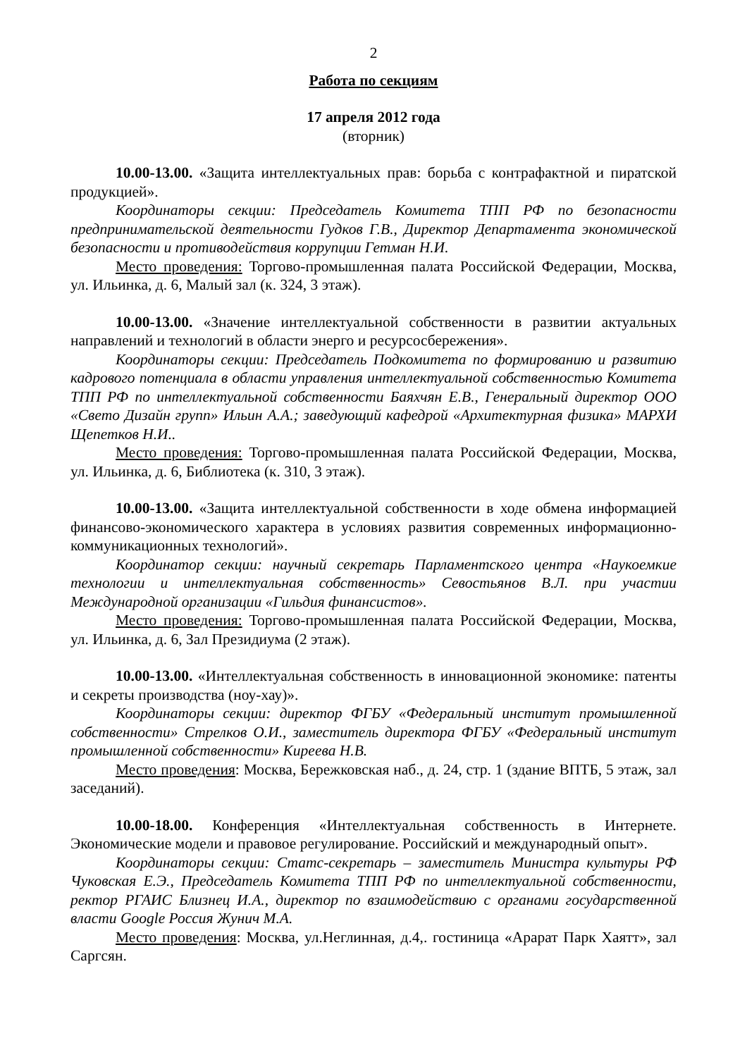2
Работа по секциям
17 апреля 2012 года
(вторник)
10.00-13.00. «Защита интеллектуальных прав: борьба с контрафактной и пиратской продукцией».
Координаторы секции: Председатель Комитета ТПП РФ по безопасности предпринимательской деятельности Гудков Г.В., Директор Департамента экономической безопасности и противодействия коррупции Гетман Н.И.
Место проведения: Торгово-промышленная палата Российской Федерации, Москва, ул. Ильинка, д. 6, Малый зал (к. 324, 3 этаж).
10.00-13.00. «Значение интеллектуальной собственности в развитии актуальных направлений и технологий в области энерго и ресурсосбережения».
Координаторы секции: Председатель Подкомитета по формированию и развитию кадрового потенциала в области управления интеллектуальной собственностью Комитета ТПП РФ по интеллектуальной собственности Баяхчян Е.В., Генеральный директор ООО «Свето Дизайн групп» Ильин А.А.; заведующий кафедрой «Архитектурная физика» МАРХИ Щепетков Н.И..
Место проведения: Торгово-промышленная палата Российской Федерации, Москва, ул. Ильинка, д. 6, Библиотека (к. 310, 3 этаж).
10.00-13.00. «Защита интеллектуальной собственности в ходе обмена информацией финансово-экономического характера в условиях развития современных информационно-коммуникационных технологий».
Координатор секции: научный секретарь Парламентского центра «Наукоемкие технологии и интеллектуальная собственность» Севостьянов В.Л. при участии Международной организации «Гильдия финансистов».
Место проведения: Торгово-промышленная палата Российской Федерации, Москва, ул. Ильинка, д. 6, Зал Президиума (2 этаж).
10.00-13.00. «Интеллектуальная собственность в инновационной экономике: патенты и секреты производства (ноу-хау)».
Координаторы секции: директор ФГБУ «Федеральный институт промышленной собственности» Стрелков О.И., заместитель директора ФГБУ «Федеральный институт промышленной собственности» Киреева Н.В.
Место проведения: Москва, Бережковская наб., д. 24, стр. 1 (здание ВПТБ, 5 этаж, зал заседаний).
10.00-18.00. Конференция «Интеллектуальная собственность в Интернете. Экономические модели и правовое регулирование. Российский и международный опыт».
Координаторы секции: Статс-секретарь – заместитель Министра культуры РФ Чуковская Е.Э., Председатель Комитета ТПП РФ по интеллектуальной собственности, ректор РГАИС Близнец И.А., директор по взаимодействию с органами государственной власти Google Россия Жунич М.А.
Место проведения: Москва, ул.Неглинная, д.4,. гостиница «Арарат Парк Хаятт», зал Саргсян.